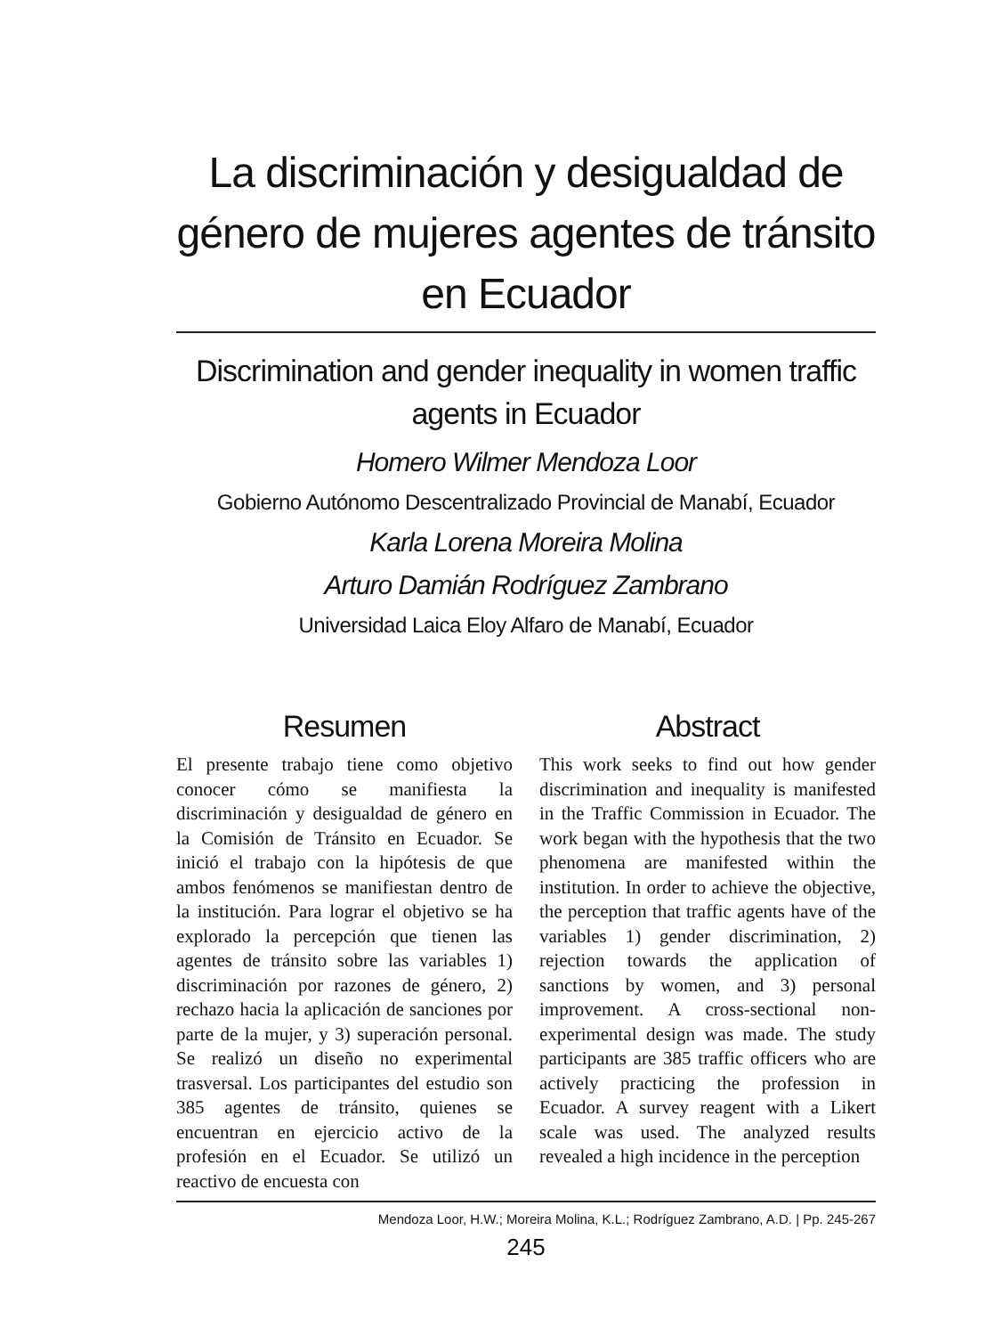La discriminación y desigualdad de género de mujeres agentes de tránsito en Ecuador
Discrimination and gender inequality in women traffic agents in Ecuador
Homero Wilmer Mendoza Loor
Gobierno Autónomo Descentralizado Provincial de Manabí, Ecuador
Karla Lorena Moreira Molina
Arturo Damián Rodríguez Zambrano
Universidad Laica Eloy Alfaro de Manabí, Ecuador
Resumen
El presente trabajo tiene como objetivo conocer cómo se manifiesta la discriminación y desigualdad de género en la Comisión de Tránsito en Ecuador. Se inició el trabajo con la hipótesis de que ambos fenómenos se manifiestan dentro de la institución. Para lograr el objetivo se ha explorado la percepción que tienen las agentes de tránsito sobre las variables 1) discriminación por razones de género, 2) rechazo hacia la aplicación de sanciones por parte de la mujer, y 3) superación personal. Se realizó un diseño no experimental trasversal. Los participantes del estudio son 385 agentes de tránsito, quienes se encuentran en ejercicio activo de la profesión en el Ecuador. Se utilizó un reactivo de encuesta con
Abstract
This work seeks to find out how gender discrimination and inequality is manifested in the Traffic Commission in Ecuador. The work began with the hypothesis that the two phenomena are manifested within the institution. In order to achieve the objective, the perception that traffic agents have of the variables 1) gender discrimination, 2) rejection towards the application of sanctions by women, and 3) personal improvement. A cross-sectional non-experimental design was made. The study participants are 385 traffic officers who are actively practicing the profession in Ecuador. A survey reagent with a Likert scale was used. The analyzed results revealed a high incidence in the perception
Mendoza Loor, H.W.; Moreira Molina, K.L.; Rodríguez Zambrano, A.D. | Pp. 245-267
245